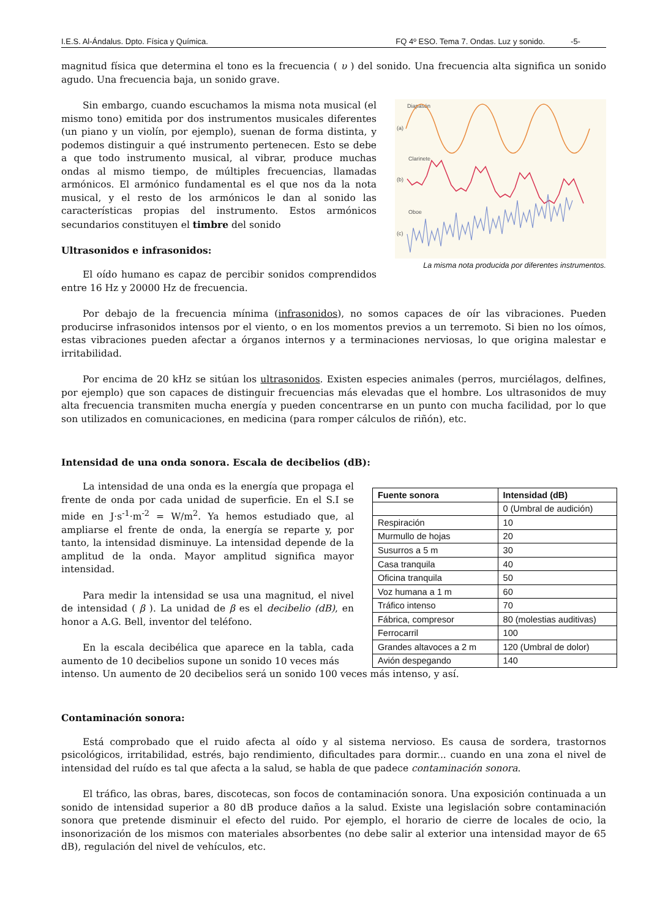I.E.S. Al-Ándalus. Dpto. Física y Química. FQ 4º ESO. Tema 7. Ondas. Luz y sonido. -5-
magnitud física que determina el tono es la frecuencia ( υ ) del sonido. Una frecuencia alta significa un sonido agudo. Una frecuencia baja, un sonido grave.
Sin embargo, cuando escuchamos la misma nota musical (el mismo tono) emitida por dos instrumentos musicales diferentes (un piano y un violín, por ejemplo), suenan de forma distinta, y podemos distinguir a qué instrumento pertenecen. Esto se debe a que todo instrumento musical, al vibrar, produce muchas ondas al mismo tiempo, de múltiples frecuencias, llamadas armónicos. El armónico fundamental es el que nos da la nota musical, y el resto de los armónicos le dan al sonido las características propias del instrumento. Estos armónicos secundarios constituyen el timbre del sonido
Ultrasonidos e infrasonidos:
El oído humano es capaz de percibir sonidos comprendidos entre 16 Hz y 20000 Hz de frecuencia.
Diapasón
(a)
Clarinete
(b)
Oboe
(c)
La misma nota producida por diferentes instrumentos.
Por debajo de la frecuencia mínima (infrasonidos), no somos capaces de oír las vibraciones. Pueden producirse infrasonidos intensos por el viento, o en los momentos previos a un terremoto. Si bien no los oímos, estas vibraciones pueden afectar a órganos internos y a terminaciones nerviosas, lo que origina malestar e irritabilidad.
Por encima de 20 kHz se sitúan los ultrasonidos. Existen especies animales (perros, murciélagos, delfines, por ejemplo) que son capaces de distinguir frecuencias más elevadas que el hombre. Los ultrasonidos de muy alta frecuencia transmiten mucha energía y pueden concentrarse en un punto con mucha facilidad, por lo que son utilizados en comunicaciones, en medicina (para romper cálculos de riñón), etc.
Intensidad de una onda sonora. Escala de decibelios (dB):
La intensidad de una onda es la energía que propaga el frente de onda por cada unidad de superficie. En el S.I se mide en J·s<sup>-1</sup>·m<sup>-2</sup> = W/m<sup>2</sup>. Ya hemos estudiado que, al ampliarse el frente de onda, la energía se reparte y, por tanto, la intensidad disminuye. La intensidad depende de la amplitud de la onda. Mayor amplitud significa mayor intensidad.
Para medir la intensidad se usa una magnitud, el nivel de intensidad ( β ). La unidad de β es el decibelio (dB), en honor a A.G. Bell, inventor del teléfono.
En la escala decibélica que aparece en la tabla, cada aumento de 10 decibelios supone un sonido 10 veces más
| Fuente sonora | Intensidad (dB) |
| --- | --- |
| | 0 (Umbral de audición) |
| Respiración | 10 |
| Murmullo de hojas | 20 |
| Susurros a 5 m | 30 |
| Casa tranquila | 40 |
| Oficina tranquila | 50 |
| Voz humana a 1 m | 60 |
| Tráfico intenso | 70 |
| Fábrica, compresor | 80 (molestias auditivas) |
| Ferrocarril | 100 |
| Grandes altavoces a 2 m | 120 (Umbral de dolor) |
| Avión despegando | 140 |
intenso. Un aumento de 20 decibelios será un sonido 100 veces más intenso, y así.
Contaminación sonora:
Está comprobado que el ruido afecta al oído y al sistema nervioso. Es causa de sordera, trastornos psicológicos, irritabilidad, estrés, bajo rendimiento, dificultades para dormir... cuando en una zona el nivel de intensidad del ruído es tal que afecta a la salud, se habla de que padece contaminación sonora.
El tráfico, las obras, bares, discotecas, son focos de contaminación sonora. Una exposición continuada a un sonido de intensidad superior a 80 dB produce daños a la salud. Existe una legislación sobre contaminación sonora que pretende disminuir el efecto del ruido. Por ejemplo, el horario de cierre de locales de ocio, la insonorización de los mismos con materiales absorbentes (no debe salir al exterior una intensidad mayor de 65 dB), regulación del nivel de vehículos, etc.